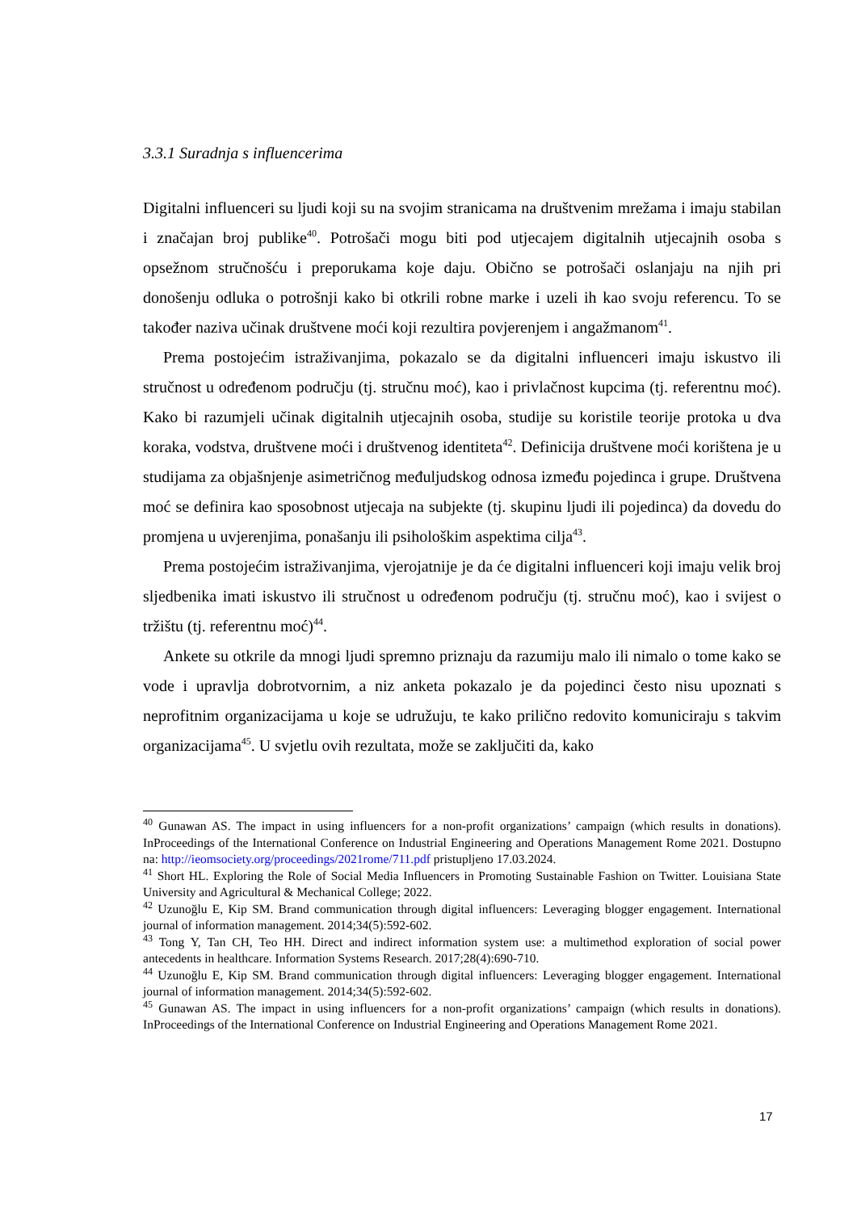3.3.1 Suradnja s influencerima
Digitalni influenceri su ljudi koji su na svojim stranicama na društvenim mrežama i imaju stabilan i značajan broj publike<sup>40</sup>. Potrošači mogu biti pod utjecajem digitalnih utjecajnih osoba s opsežnom stručnošću i preporukama koje daju. Obično se potrošači oslanjaju na njih pri donošenju odluka o potrošnji kako bi otkrili robne marke i uzeli ih kao svoju referencu. To se također naziva učinak društvene moći koji rezultira povjerenjem i angažmanom<sup>41</sup>.
Prema postojećim istraživanjima, pokazalo se da digitalni influenceri imaju iskustvo ili stručnost u određenom području (tj. stručnu moć), kao i privlačnost kupcima (tj. referentnu moć). Kako bi razumjeli učinak digitalnih utjecajnih osoba, studije su koristile teorije protoka u dva koraka, vodstva, društvene moći i društvenog identiteta<sup>42</sup>. Definicija društvene moći korištena je u studijama za objašnjenje asimetričnog međuljudskog odnosa između pojedinca i grupe. Društvena moć se definira kao sposobnost utjecaja na subjekte (tj. skupinu ljudi ili pojedinca) da dovedu do promjena u uvjerenjima, ponašanju ili psihološkim aspektima cilja<sup>43</sup>.
Prema postojećim istraživanjima, vjerojatnije je da će digitalni influenceri koji imaju velik broj sljedbenika imati iskustvo ili stručnost u određenom području (tj. stručnu moć), kao i svijest o tržištu (tj. referentnu moć)<sup>44</sup>.
Ankete su otkrile da mnogi ljudi spremno priznaju da razumiju malo ili nimalo o tome kako se vode i upravlja dobrotvornim, a niz anketa pokazalo je da pojedinci često nisu upoznati s neprofitnim organizacijama u koje se udružuju, te kako prilično redovito komuniciraju s takvim organizacijama<sup>45</sup>. U svjetlu ovih rezultata, može se zaključiti da, kako
<sup>40</sup> Gunawan AS. The impact in using influencers for a non-profit organizations’ campaign (which results in donations). InProceedings of the International Conference on Industrial Engineering and Operations Management Rome 2021. Dostupno na: http://ieomsociety.org/proceedings/2021rome/711.pdf pristupljeno 17.03.2024.
<sup>41</sup> Short HL. Exploring the Role of Social Media Influencers in Promoting Sustainable Fashion on Twitter. Louisiana State University and Agricultural & Mechanical College; 2022.
<sup>42</sup> Uzunoğlu E, Kip SM. Brand communication through digital influencers: Leveraging blogger engagement. International journal of information management. 2014;34(5):592-602.
<sup>43</sup> Tong Y, Tan CH, Teo HH. Direct and indirect information system use: a multimethod exploration of social power antecedents in healthcare. Information Systems Research. 2017;28(4):690-710.
<sup>44</sup> Uzunoğlu E, Kip SM. Brand communication through digital influencers: Leveraging blogger engagement. International journal of information management. 2014;34(5):592-602.
<sup>45</sup> Gunawan AS. The impact in using influencers for a non-profit organizations’ campaign (which results in donations). InProceedings of the International Conference on Industrial Engineering and Operations Management Rome 2021.
17